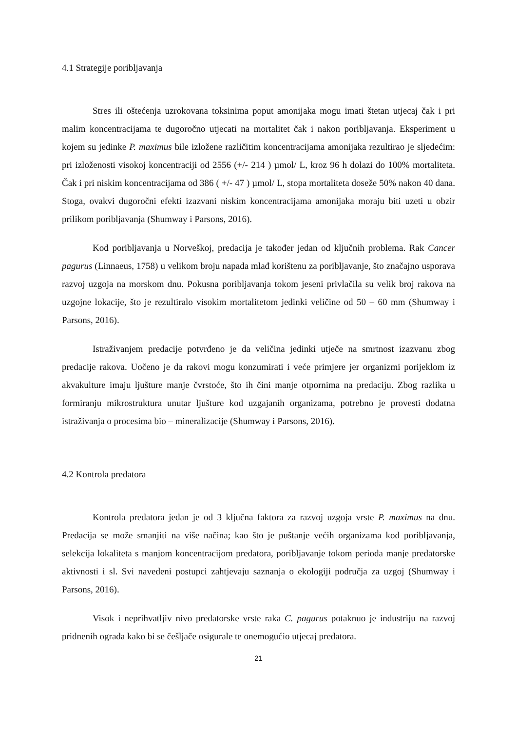4.1 Strategije poribljavanja
Stres ili oštećenja uzrokovana toksinima poput amonijaka mogu imati štetan utjecaj čak i pri malim koncentracijama te dugoročno utjecati na mortalitet čak i nakon poribljavanja. Eksperiment u kojem su jedinke P. maximus bile izložene različitim koncentracijama amonijaka rezultirao je sljedećim: pri izloženosti visokoj koncentraciji od 2556 (+/- 214 ) µmol/ L, kroz 96 h dolazi do 100% mortaliteta. Čak i pri niskim koncentracijama od 386 ( +/- 47 ) µmol/ L, stopa mortaliteta doseže 50% nakon 40 dana. Stoga, ovakvi dugoročni efekti izazvani niskim koncentracijama amonijaka moraju biti uzeti u obzir prilikom poribljavanja (Shumway i Parsons, 2016).
Kod poribljavanja u Norveškoj, predacija je također jedan od ključnih problema. Rak Cancer pagurus (Linnaeus, 1758) u velikom broju napada mlađ korištenu za poribljavanje, što značajno usporava razvoj uzgoja na morskom dnu. Pokusna poribljavanja tokom jeseni privlačila su velik broj rakova na uzgojne lokacije, što je rezultiralo visokim mortalitetom jedinki veličine od 50 – 60 mm (Shumway i Parsons, 2016).
Istraživanjem predacije potvrđeno je da veličina jedinki utječe na smrtnost izazvanu zbog predacije rakova. Uočeno je da rakovi mogu konzumirati i veće primjere jer organizmi porijeklom iz akvakulture imaju ljušture manje čvrstoće, što ih čini manje otpornima na predaciju. Zbog razlika u formiranju mikrostruktura unutar ljušture kod uzgajanih organizama, potrebno je provesti dodatna istraživanja o procesima bio – mineralizacije (Shumway i Parsons, 2016).
4.2 Kontrola predatora
Kontrola predatora jedan je od 3 ključna faktora za razvoj uzgoja vrste P. maximus na dnu. Predacija se može smanjiti na više načina; kao što je puštanje većih organizama kod poribljavanja, selekcija lokaliteta s manjom koncentracijom predatora, poribljavanje tokom perioda manje predatorske aktivnosti i sl. Svi navedeni postupci zahtjevaju saznanja o ekologiji područja za uzgoj (Shumway i Parsons, 2016).
Visok i neprihvatljiv nivo predatorske vrste raka C. pagurus potaknuo je industriju na razvoj pridnenih ograda kako bi se češljače osigurale te onemogućio utjecaj predatora.
21